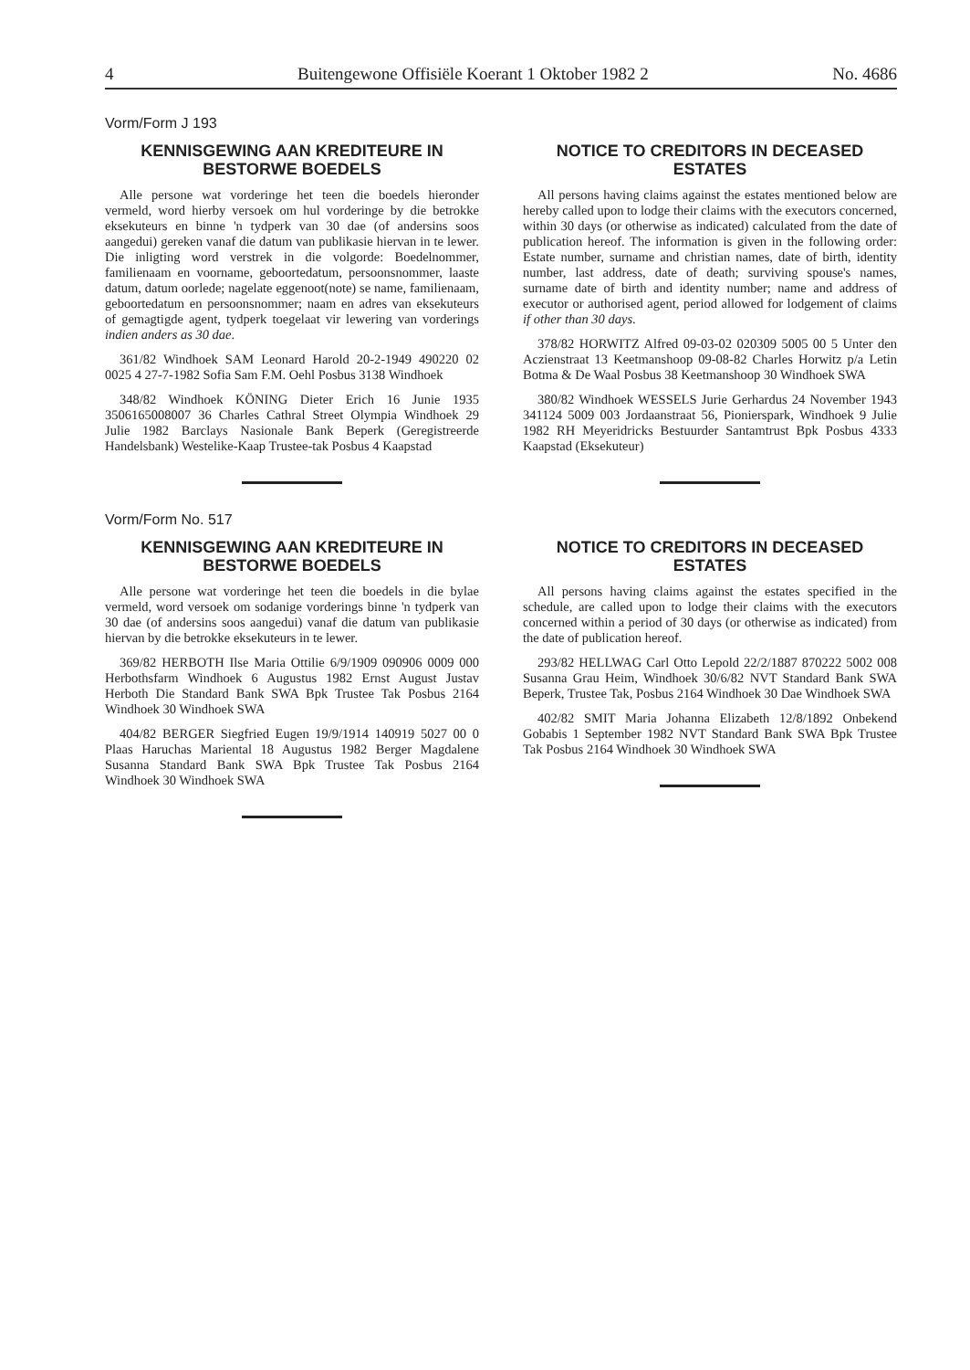4 Buitengewone Offisiële Koerant 1 Oktober 1982 2 No. 4686
Vorm/Form J 193
KENNISGEWING AAN KREDITEURE IN BESTORWE BOEDELS
Alle persone wat vorderinge het teen die boedels hieronder vermeld, word hierby versoek om hul vorderinge by die betrokke eksekuteurs en binne 'n tydperk van 30 dae (of andersins soos aangedui) gereken vanaf die datum van publikasie hiervan in te lewer. Die inligting word verstrek in die volgorde: Boedelnommer, familienaam en voorname, geboortedatum, persoonsnommer, laaste datum, datum oorlede; nagelate eggenoot(note) se name, familienaam, geboortedatum en persoonsnommer; naam en adres van eksekuteurs of gemagtigde agent, tydperk toegelaat vir lewering van vorderings indien anders as 30 dae.
361/82 Windhoek SAM Leonard Harold 20-2-1949 490220 02 0025 4 27-7-1982 Sofia Sam F.M. Oehl Posbus 3138 Windhoek
348/82 Windhoek KÖNING Dieter Erich 16 Junie 1935 3506165008007 36 Charles Cathral Street Olympia Windhoek 29 Julie 1982 Barclays Nasionale Bank Beperk (Geregistreerde Handelsbank) Westelike-Kaap Trustee-tak Posbus 4 Kaapstad
Vorm/Form No. 517
KENNISGEWING AAN KREDITEURE IN BESTORWE BOEDELS
Alle persone wat vorderinge het teen die boedels in die bylae vermeld, word versoek om sodanige vorderings binne 'n tydperk van 30 dae (of andersins soos aangedui) vanaf die datum van publikasie hiervan by die betrokke eksekuteurs in te lewer.
369/82 HERBOTH Ilse Maria Ottilie 6/9/1909 090906 0009 000 Herbothsfarm Windhoek 6 Augustus 1982 Ernst August Justav Herboth Die Standard Bank SWA Bpk Trustee Tak Posbus 2164 Windhoek 30 Windhoek SWA
404/82 BERGER Siegfried Eugen 19/9/1914 140919 5027 00 0 Plaas Haruchas Mariental 18 Augustus 1982 Berger Magdalene Susanna Standard Bank SWA Bpk Trustee Tak Posbus 2164 Windhoek 30 Windhoek SWA
NOTICE TO CREDITORS IN DECEASED ESTATES
All persons having claims against the estates mentioned below are hereby called upon to lodge their claims with the executors concerned, within 30 days (or otherwise as indicated) calculated from the date of publication hereof. The information is given in the following order: Estate number, surname and christian names, date of birth, identity number, last address, date of death; surviving spouse's names, surname date of birth and identity number; name and address of executor or authorised agent, period allowed for lodgement of claims if other than 30 days.
378/82 HORWITZ Alfred 09-03-02 020309 5005 00 5 Unter den Aczienstraat 13 Keetmanshoop 09-08-82 Charles Horwitz p/a Letin Botma & De Waal Posbus 38 Keetmanshoop 30 Windhoek SWA
380/82 Windhoek WESSELS Jurie Gerhardus 24 November 1943 341124 5009 003 Jordaanstraat 56, Pionierspark, Windhoek 9 Julie 1982 RH Meyeridricks Bestuurder Santamtrust Bpk Posbus 4333 Kaapstad (Eksekuteur)
NOTICE TO CREDITORS IN DECEASED ESTATES
All persons having claims against the estates specified in the schedule, are called upon to lodge their claims with the executors concerned within a period of 30 days (or otherwise as indicated) from the date of publication hereof.
293/82 HELLWAG Carl Otto Lepold 22/2/1887 870222 5002 008 Susanna Grau Heim, Windhoek 30/6/82 NVT Standard Bank SWA Beperk, Trustee Tak, Posbus 2164 Windhoek 30 Dae Windhoek SWA
402/82 SMIT Maria Johanna Elizabeth 12/8/1892 Onbekend Gobabis 1 September 1982 NVT Standard Bank SWA Bpk Trustee Tak Posbus 2164 Windhoek 30 Windhoek SWA